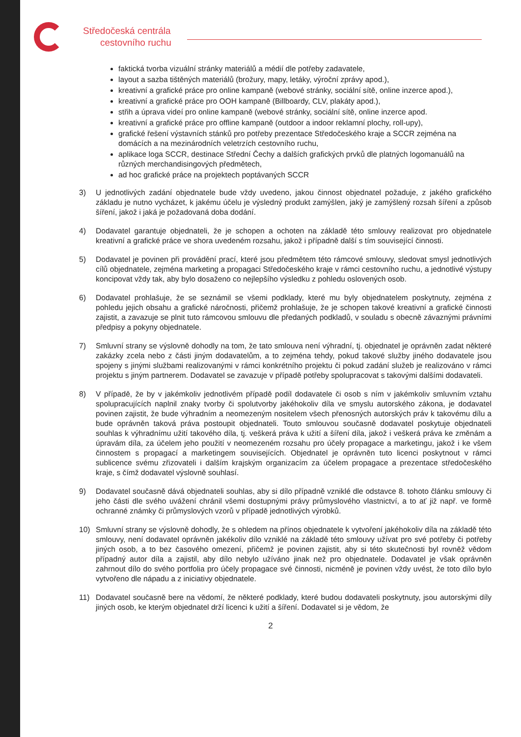Středočeská centrála
cestovního ruchu
faktická tvorba vizuální stránky materiálů a médií dle potřeby zadavatele,
layout a sazba tištěných materiálů (brožury, mapy, letáky, výroční zprávy apod.),
kreativní a grafické práce pro online kampaně (webové stránky, sociální sítě, online inzerce apod.),
kreativní a grafické práce pro OOH kampaně (Billboardy, CLV, plakáty apod.),
střih a úprava videí pro online kampaně (webové stránky, sociální sítě, online inzerce apod.
kreativní a grafické práce pro offline kampaně (outdoor a indoor reklamní plochy, roll-upy),
grafické řešení výstavních stánků pro potřeby prezentace Středočeského kraje a SCCR zejména na domácích a na mezinárodních veletrzích cestovního ruchu,
aplikace loga SCCR, destinace Střední Čechy a dalších grafických prvků dle platných logomanuálů na různých merchandisingových předmětech,
ad hoc grafické práce na projektech poptávaných SCCR
3) U jednotlivých zadání objednatele bude vždy uvedeno, jakou činnost objednatel požaduje, z jakého grafického základu je nutno vycházet, k jakému účelu je výsledný produkt zamýšlen, jaký je zamýšlený rozsah šíření a způsob šíření, jakož i jaká je požadovaná doba dodání.
4) Dodavatel garantuje objednateli, že je schopen a ochoten na základě této smlouvy realizovat pro objednatele kreativní a grafické práce ve shora uvedeném rozsahu, jakož i případně další s tím související činnosti.
5) Dodavatel je povinen při provádění prací, které jsou předmětem této rámcové smlouvy, sledovat smysl jednotlivých cílů objednatele, zejména marketing a propagaci Středočeského kraje v rámci cestovního ruchu, a jednotlivé výstupy koncipovat vždy tak, aby bylo dosaženo co nejlepšího výsledku z pohledu oslovených osob.
6) Dodavatel prohlašuje, že se seznámil se všemi podklady, které mu byly objednatelem poskytnuty, zejména z pohledu jejich obsahu a grafické náročnosti, přičemž prohlašuje, že je schopen takové kreativní a grafické činnosti zajistit, a zavazuje se plnit tuto rámcovou smlouvu dle předaných podkladů, v souladu s obecně závaznými právními předpisy a pokyny objednatele.
7) Smluvní strany se výslovně dohodly na tom, že tato smlouva není výhradní, tj. objednatel je oprávněn zadat některé zakázky zcela nebo z části jiným dodavatelům, a to zejména tehdy, pokud takové služby jiného dodavatele jsou spojeny s jinými službami realizovanými v rámci konkrétního projektu či pokud zadání služeb je realizováno v rámci projektu s jiným partnerem. Dodavatel se zavazuje v případě potřeby spolupracovat s takovými dalšími dodavateli.
8) V případě, že by v jakémkoliv jednotlivém případě podíl dodavatele či osob s ním v jakémkoliv smluvním vztahu spolupracujících naplnil znaky tvorby či spolutvorby jakéhokoliv díla ve smyslu autorského zákona, je dodavatel povinen zajistit, že bude výhradním a neomezeným nositelem všech přenosných autorských práv k takovému dílu a bude oprávněn taková práva postoupit objednateli. Touto smlouvou současně dodavatel poskytuje objednateli souhlas k výhradnímu užití takového díla, tj. veškerá práva k užití a šíření díla, jakož i veškerá práva ke změnám a úpravám díla, za účelem jeho použití v neomezeném rozsahu pro účely propagace a marketingu, jakož i ke všem činnostem s propagací a marketingem souvisejících. Objednatel je oprávněn tuto licenci poskytnout v rámci sublicence svému zřizovateli i dalším krajským organizacím za účelem propagace a prezentace středočeského kraje, s čímž dodavatel výslovně souhlasí.
9) Dodavatel současně dává objednateli souhlas, aby si dílo případně vzniklé dle odstavce 8. tohoto článku smlouvy či jeho části dle svého uvážení chránil všemi dostupnými právy průmyslového vlastnictví, a to ať již např. ve formě ochranné známky či průmyslových vzorů v případě jednotlivých výrobků.
10) Smluvní strany se výslovně dohodly, že s ohledem na přínos objednatele k vytvoření jakéhokoliv díla na základě této smlouvy, není dodavatel oprávněn jakékoliv dílo vzniklé na základě této smlouvy užívat pro své potřeby či potřeby jiných osob, a to bez časového omezení, přičemž je povinen zajistit, aby si této skutečnosti byl rovněž vědom případný autor díla a zajistil, aby dílo nebylo užíváno jinak než pro objednatele. Dodavatel je však oprávněn zahrnout dílo do svého portfolia pro účely propagace své činnosti, nicméně je povinen vždy uvést, že toto dílo bylo vytvořeno dle nápadu a z iniciativy objednatele.
11) Dodavatel současně bere na vědomí, že některé podklady, které budou dodavateli poskytnuty, jsou autorskými díly jiných osob, ke kterým objednatel drží licenci k užití a šíření. Dodavatel si je vědom, že
2